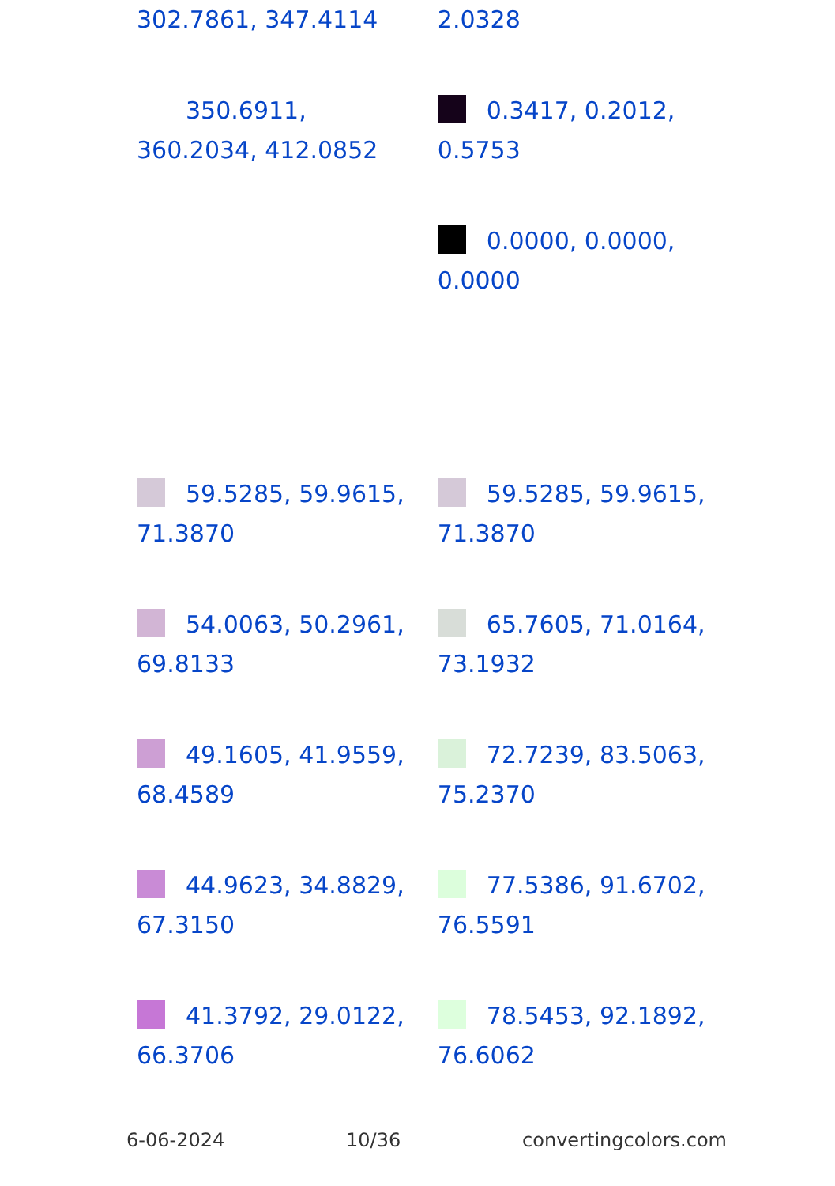| 302.7861, 347.4114 | 2.0328 |
| 350.6911, 360.2034, 412.0852 | 0.3417, 0.2012, 0.5753 |
| | 0.0000, 0.0000, 0.0000 |
| 59.5285, 59.9615, 71.3870 | 59.5285, 59.9615, 71.3870 |
| 54.0063, 50.2961, 69.8133 | 65.7605, 71.0164, 73.1932 |
| 49.1605, 41.9559, 68.4589 | 72.7239, 83.5063, 75.2370 |
| 44.9623, 34.8829, 67.3150 | 77.5386, 91.6702, 76.5591 |
| 41.3792, 29.0122, 66.3706 | 78.5453, 92.1892, 76.6062 |
6-06-2024 10/36 convertingcolors.com